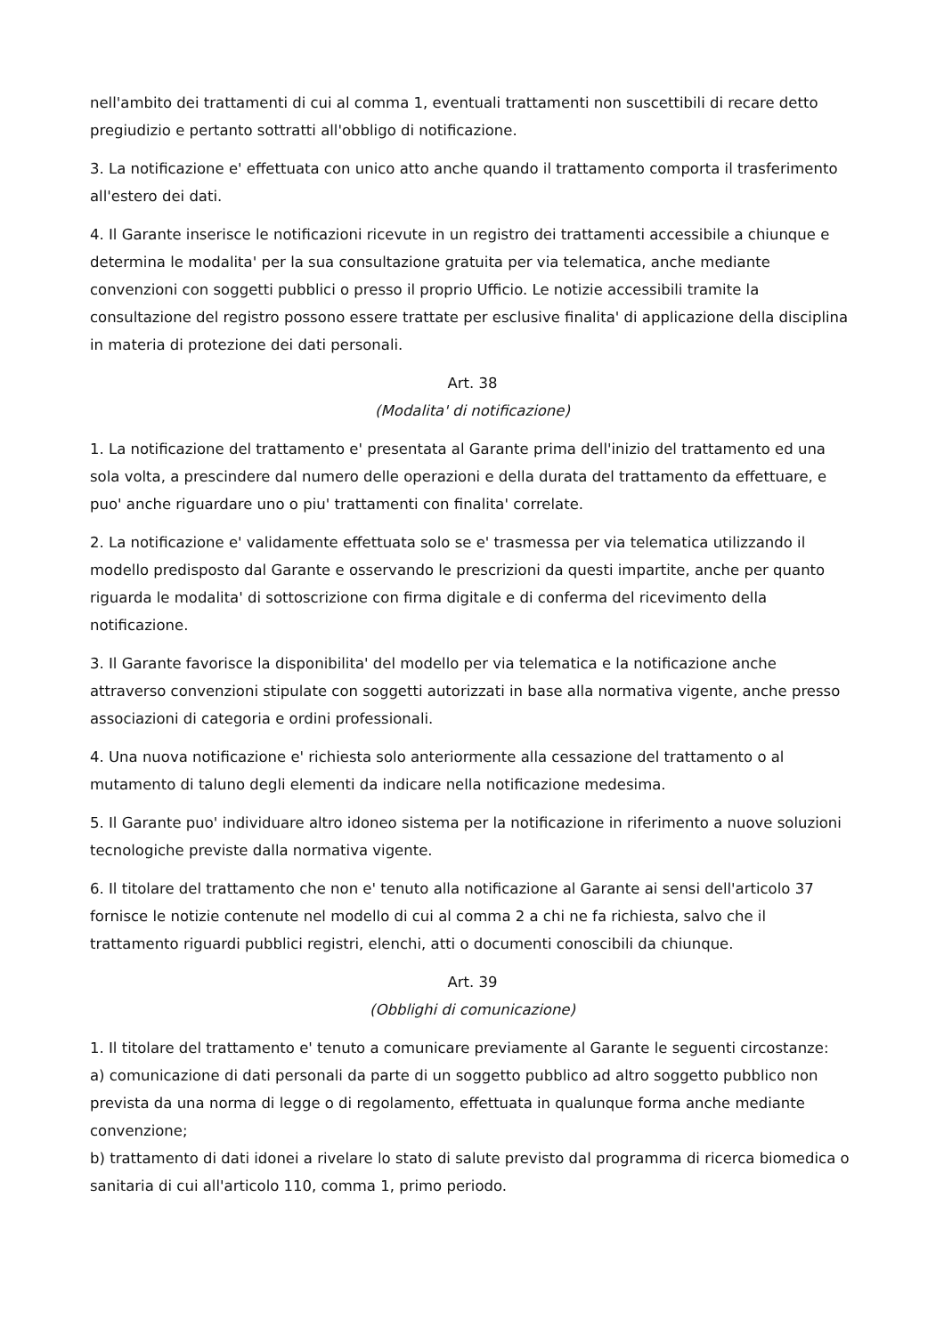nell'ambito dei trattamenti di cui al comma 1, eventuali trattamenti non suscettibili di recare detto pregiudizio e pertanto sottratti all'obbligo di notificazione.
3. La notificazione e' effettuata con unico atto anche quando il trattamento comporta il trasferimento all'estero dei dati.
4. Il Garante inserisce le notificazioni ricevute in un registro dei trattamenti accessibile a chiunque e determina le modalita' per la sua consultazione gratuita per via telematica, anche mediante convenzioni con soggetti pubblici o presso il proprio Ufficio. Le notizie accessibili tramite la consultazione del registro possono essere trattate per esclusive finalita' di applicazione della disciplina in materia di protezione dei dati personali.
Art. 38
(Modalita' di notificazione)
1. La notificazione del trattamento e' presentata al Garante prima dell'inizio del trattamento ed una sola volta, a prescindere dal numero delle operazioni e della durata del trattamento da effettuare, e puo' anche riguardare uno o piu' trattamenti con finalita' correlate.
2. La notificazione e' validamente effettuata solo se e' trasmessa per via telematica utilizzando il modello predisposto dal Garante e osservando le prescrizioni da questi impartite, anche per quanto riguarda le modalita' di sottoscrizione con firma digitale e di conferma del ricevimento della notificazione.
3. Il Garante favorisce la disponibilita' del modello per via telematica e la notificazione anche attraverso convenzioni stipulate con soggetti autorizzati in base alla normativa vigente, anche presso associazioni di categoria e ordini professionali.
4. Una nuova notificazione e' richiesta solo anteriormente alla cessazione del trattamento o al mutamento di taluno degli elementi da indicare nella notificazione medesima.
5. Il Garante puo' individuare altro idoneo sistema per la notificazione in riferimento a nuove soluzioni tecnologiche previste dalla normativa vigente.
6. Il titolare del trattamento che non e' tenuto alla notificazione al Garante ai sensi dell'articolo 37 fornisce le notizie contenute nel modello di cui al comma 2 a chi ne fa richiesta, salvo che il trattamento riguardi pubblici registri, elenchi, atti o documenti conoscibili da chiunque.
Art. 39
(Obblighi di comunicazione)
1. Il titolare del trattamento e' tenuto a comunicare previamente al Garante le seguenti circostanze:
a) comunicazione di dati personali da parte di un soggetto pubblico ad altro soggetto pubblico non prevista da una norma di legge o di regolamento, effettuata in qualunque forma anche mediante convenzione;
b) trattamento di dati idonei a rivelare lo stato di salute previsto dal programma di ricerca biomedica o sanitaria di cui all'articolo 110, comma 1, primo periodo.